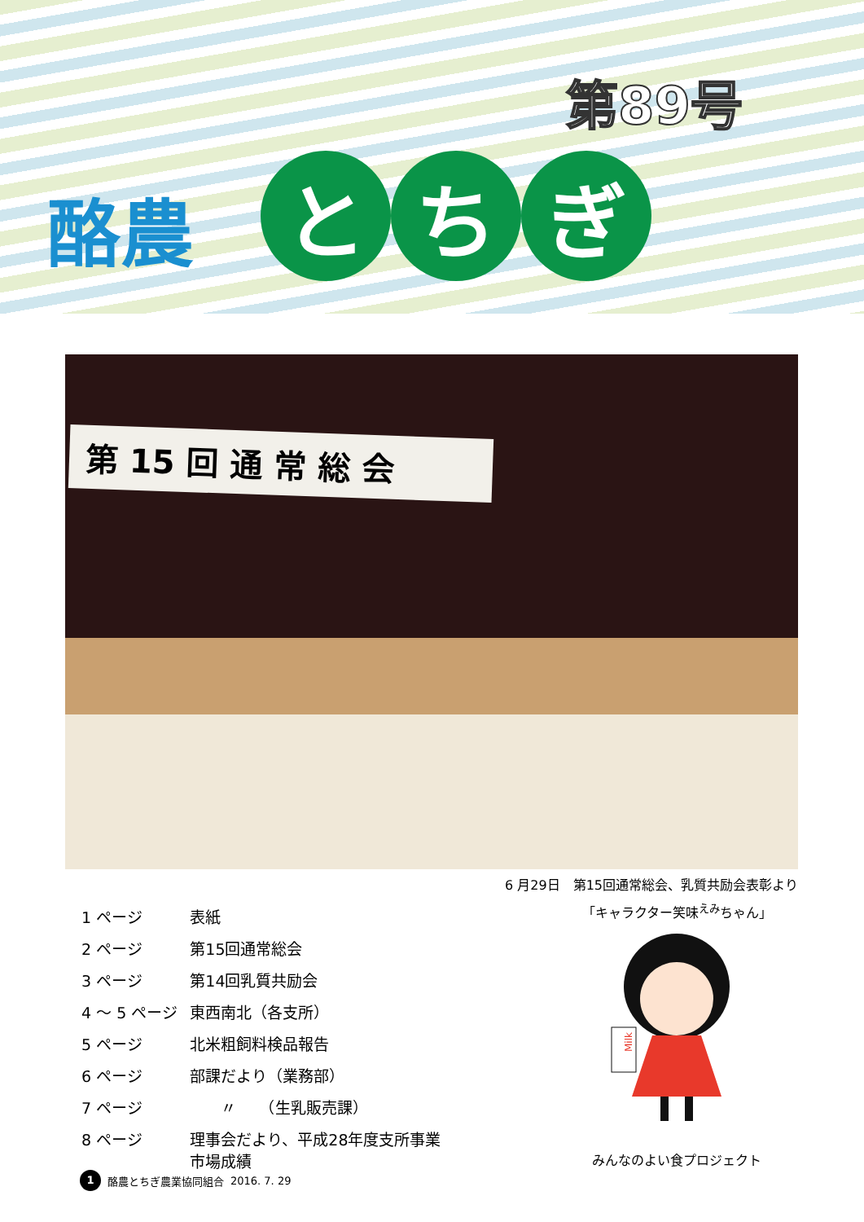第89号
酪農
とち ぎ
第 15 回 通 常 総 会
6 月29日　第15回通常総会、乳質共励会表彰より
| 1 ページ | 表紙 |
| 2 ページ | 第15回通常総会 |
| 3 ページ | 第14回乳質共励会 |
| 4 ～ 5 ページ | 東西南北（各支所） |
| 5 ページ | 北米粗飼料検品報告 |
| 6 ページ | 部課だより（業務部） |
| 7 ページ | 〃 （生乳販売課） |
| 8 ページ | 理事会だより、平成28年度支所事業 市場成績 |
「キャラクター笑味<sup>えみ</sup>ちゃん」
Milk
みんなのよい食プロジェクト
1 酪農とちぎ農業協同組合 2016. 7. 29